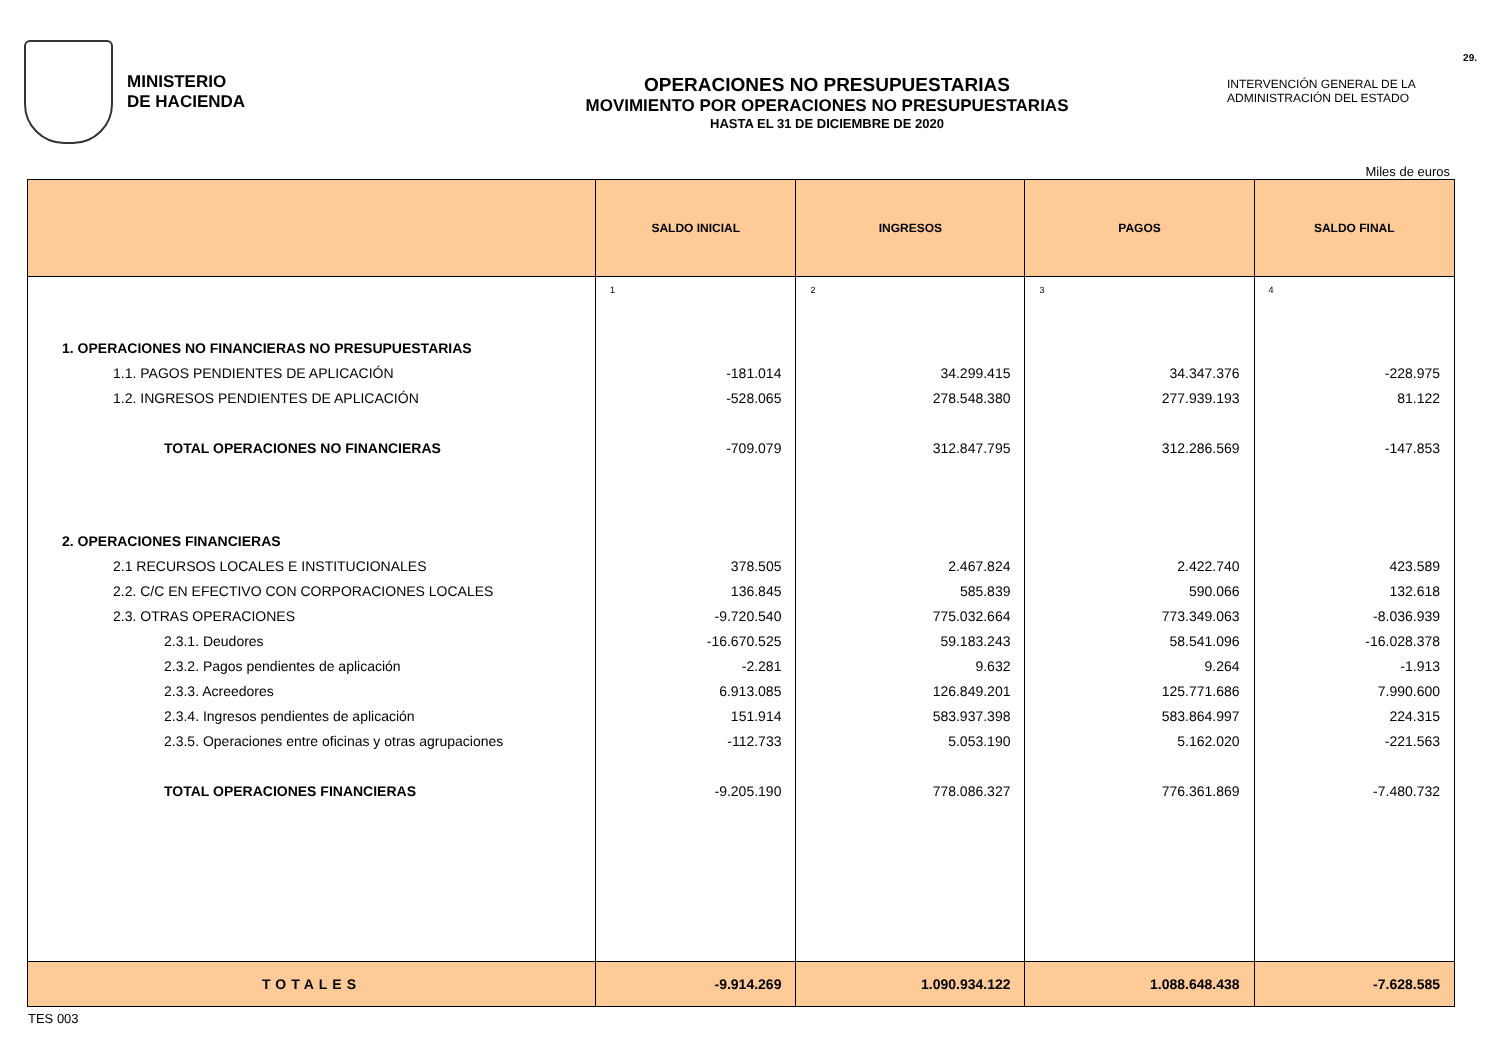MINISTERIO
DE HACIENDA
OPERACIONES NO PRESUPUESTARIAS
MOVIMIENTO POR OPERACIONES NO PRESUPUESTARIAS
HASTA EL 31 DE DICIEMBRE DE 2020
29.
INTERVENCIÓN GENERAL DE LA
ADMINISTRACIÓN DEL ESTADO
Miles de euros
| | SALDO INICIAL | INGRESOS | PAGOS | SALDO FINAL |
| --- | --- | --- | --- | --- |
| | 1 | 2 | 3 | 4 |
| 1. OPERACIONES NO FINANCIERAS NO PRESUPUESTARIAS | | | | |
| 1.1. PAGOS PENDIENTES DE APLICACIÓN | -181.014 | 34.299.415 | 34.347.376 | -228.975 |
| 1.2. INGRESOS PENDIENTES DE APLICACIÓN | -528.065 | 278.548.380 | 277.939.193 | 81.122 |
| TOTAL OPERACIONES NO FINANCIERAS | -709.079 | 312.847.795 | 312.286.569 | -147.853 |
| 2. OPERACIONES FINANCIERAS | | | | |
| 2.1 RECURSOS LOCALES E INSTITUCIONALES | 378.505 | 2.467.824 | 2.422.740 | 423.589 |
| 2.2. C/C EN EFECTIVO CON CORPORACIONES LOCALES | 136.845 | 585.839 | 590.066 | 132.618 |
| 2.3. OTRAS OPERACIONES | -9.720.540 | 775.032.664 | 773.349.063 | -8.036.939 |
| 2.3.1. Deudores | -16.670.525 | 59.183.243 | 58.541.096 | -16.028.378 |
| 2.3.2. Pagos pendientes de aplicación | -2.281 | 9.632 | 9.264 | -1.913 |
| 2.3.3. Acreedores | 6.913.085 | 126.849.201 | 125.771.686 | 7.990.600 |
| 2.3.4. Ingresos pendientes de aplicación | 151.914 | 583.937.398 | 583.864.997 | 224.315 |
| 2.3.5. Operaciones entre oficinas y otras agrupaciones | -112.733 | 5.053.190 | 5.162.020 | -221.563 |
| TOTAL OPERACIONES FINANCIERAS | -9.205.190 | 778.086.327 | 776.361.869 | -7.480.732 |
| TOTALES | -9.914.269 | 1.090.934.122 | 1.088.648.438 | -7.628.585 |
TES 003